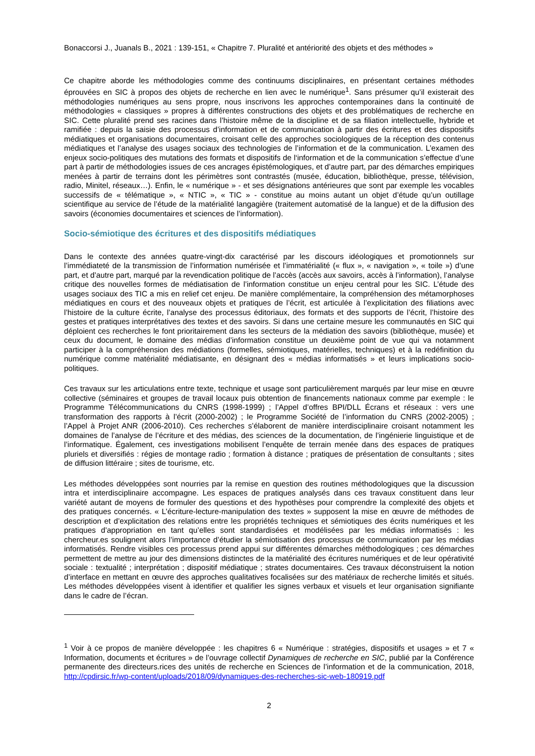Bonaccorsi J., Juanals B., 2021 : 139-151, « Chapitre 7. Pluralité et antériorité des objets et des méthodes »
Ce chapitre aborde les méthodologies comme des continuums disciplinaires, en présentant certaines méthodes éprouvées en SIC à propos des objets de recherche en lien avec le numérique<sup>1</sup>. Sans présumer qu’il existerait des méthodologies numériques au sens propre, nous inscrivons les approches contemporaines dans la continuité de méthodologies « classiques » propres à différentes constructions des objets et des problématiques de recherche en SIC. Cette pluralité prend ses racines dans l’histoire même de la discipline et de sa filiation intellectuelle, hybride et ramifiée : depuis la saisie des processus d’information et de communication à partir des écritures et des dispositifs médiatiques et organisations documentaires, croisant celle des approches sociologiques de la réception des contenus médiatiques et l’analyse des usages sociaux des technologies de l’information et de la communication. L’examen des enjeux socio-politiques des mutations des formats et dispositifs de l‘information et de la communication s’effectue d’une part à partir de méthodologies issues de ces ancrages épistémologiques, et d’autre part, par des démarches empiriques menées à partir de terrains dont les périmètres sont contrastés (musée, éducation, bibliothèque, presse, télévision, radio, Minitel, réseaux…). Enfin, le « numérique » - et ses désignations antérieures que sont par exemple les vocables successifs de « télématique », « NTIC », « TIC » - constitue au moins autant un objet d’étude qu’un outillage scientifique au service de l’étude de la matérialité langagière (traitement automatisé de la langue) et de la diffusion des savoirs (économies documentaires et sciences de l’information).
Socio-sémiotique des écritures et des dispositifs médiatiques
Dans le contexte des années quatre-vingt-dix caractérisé par les discours idéologiques et promotionnels sur l’immédiateté de la transmission de l’information numérisée et l’immatérialité (« flux », « navigation », « toile ») d’une part, et d’autre part, marqué par la revendication politique de l’accès (accès aux savoirs, accès à l’information), l’analyse critique des nouvelles formes de médiatisation de l’information constitue un enjeu central pour les SIC. L’étude des usages sociaux des TIC a mis en relief cet enjeu. De manière complémentaire, la compréhension des métamorphoses médiatiques en cours et des nouveaux objets et pratiques de l’écrit, est articulée à l’explicitation des filiations avec l’histoire de la culture écrite, l’analyse des processus éditoriaux, des formats et des supports de l’écrit, l’histoire des gestes et pratiques interprétatives des textes et des savoirs. Si dans une certaine mesure les communautés en SIC qui déploient ces recherches le font prioritairement dans les secteurs de la médiation des savoirs (bibliothèque, musée) et ceux du document, le domaine des médias d’information constitue un deuxième point de vue qui va notamment participer à la compréhension des médiations (formelles, sémiotiques, matérielles, techniques) et à la redéfinition du numérique comme matérialité médiatisante, en désignant des « médias informatisés » et leurs implications socio-politiques.
Ces travaux sur les articulations entre texte, technique et usage sont particulièrement marqués par leur mise en œuvre collective (séminaires et groupes de travail locaux puis obtention de financements nationaux comme par exemple : le Programme Télécommunications du CNRS (1998-1999) ; l’Appel d’offres BPI/DLL Écrans et réseaux : vers une transformation des rapports à l’écrit (2000-2002) ; le Programme Société de l’information du CNRS (2002-2005) ; l’Appel à Projet ANR (2006-2010). Ces recherches s’élaborent de manière interdisciplinaire croisant notamment les domaines de l’analyse de l’écriture et des médias, des sciences de la documentation, de l’ingénierie linguistique et de l’informatique. Également, ces investigations mobilisent l’enquête de terrain menée dans des espaces de pratiques pluriels et diversifiés : régies de montage radio ; formation à distance ; pratiques de présentation de consultants ; sites de diffusion littéraire ; sites de tourisme, etc.
Les méthodes développées sont nourries par la remise en question des routines méthodologiques que la discussion intra et interdisciplinaire accompagne. Les espaces de pratiques analysés dans ces travaux constituent dans leur variété autant de moyens de formuler des questions et des hypothèses pour comprendre la complexité des objets et des pratiques concernés. « L’écriture-lecture-manipulation des textes » supposent la mise en œuvre de méthodes de description et d’explicitation des relations entre les propriétés techniques et sémiotiques des écrits numériques et les pratiques d’appropriation en tant qu’elles sont standardisées et modélisées par les médias informatisés : les chercheur.es soulignent alors l’importance d’étudier la sémiotisation des processus de communication par les médias informatisés. Rendre visibles ces processus prend appui sur différentes démarches méthodologiques ; ces démarches permettent de mettre au jour des dimensions distinctes de la matérialité des écritures numériques et de leur opérativité sociale : textualité ; interprétation ; dispositif médiatique ; strates documentaires. Ces travaux déconstruisent la notion d’interface en mettant en œuvre des approches qualitatives focalisées sur des matériaux de recherche limités et situés. Les méthodes développées visent à identifier et qualifier les signes verbaux et visuels et leur organisation signifiante dans le cadre de l’écran.
<sup>1</sup> Voir à ce propos de manière développée : les chapitres 6 « Numérique : stratégies, dispositifs et usages » et 7 « Information, documents et écritures » de l’ouvrage collectif Dynamiques de recherche en SIC, publié par la Conférence permanente des directeurs.rices des unités de recherche en Sciences de l’information et de la communication, 2018, http://cpdirsic.fr/wp-content/uploads/2018/09/dynamiques-des-recherches-sic-web-180919.pdf
2